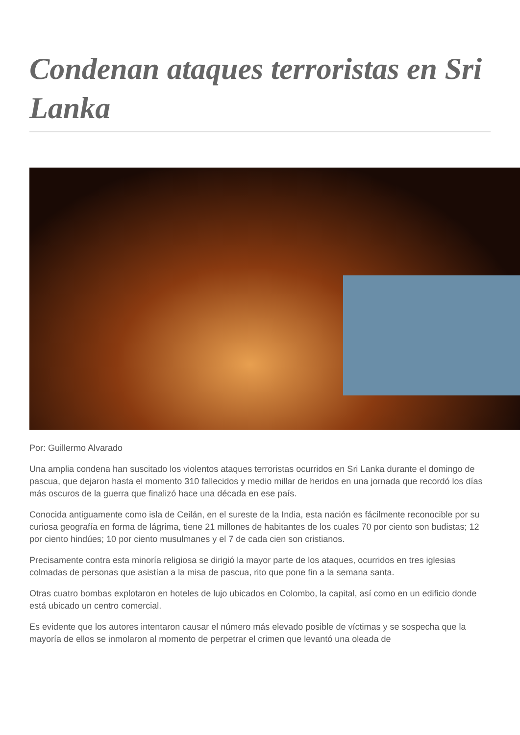Condenan ataques terroristas en Sri Lanka
Por: Guillermo Alvarado
Una amplia condena han suscitado los violentos ataques terroristas ocurridos en Sri Lanka durante el domingo de pascua, que dejaron hasta el momento 310 fallecidos y medio millar de heridos en una jornada que recordó los días más oscuros de la guerra que finalizó hace una década en ese país.
Conocida antiguamente como isla de Ceilán, en el sureste de la India, esta nación es fácilmente reconocible por su curiosa geografía en forma de lágrima, tiene 21 millones de habitantes de los cuales 70 por ciento son budistas; 12 por ciento hindúes; 10 por ciento musulmanes y el 7 de cada cien son cristianos.
Precisamente contra esta minoría religiosa se dirigió la mayor parte de los ataques, ocurridos en tres iglesias colmadas de personas que asistían a la misa de pascua, rito que pone fin a la semana santa.
Otras cuatro bombas explotaron en hoteles de lujo ubicados en Colombo, la capital, así como en un edificio donde está ubicado un centro comercial.
Es evidente que los autores intentaron causar el número más elevado posible de víctimas y se sospecha que la mayoría de ellos se inmolaron al momento de perpetrar el crimen que levantó una oleada de